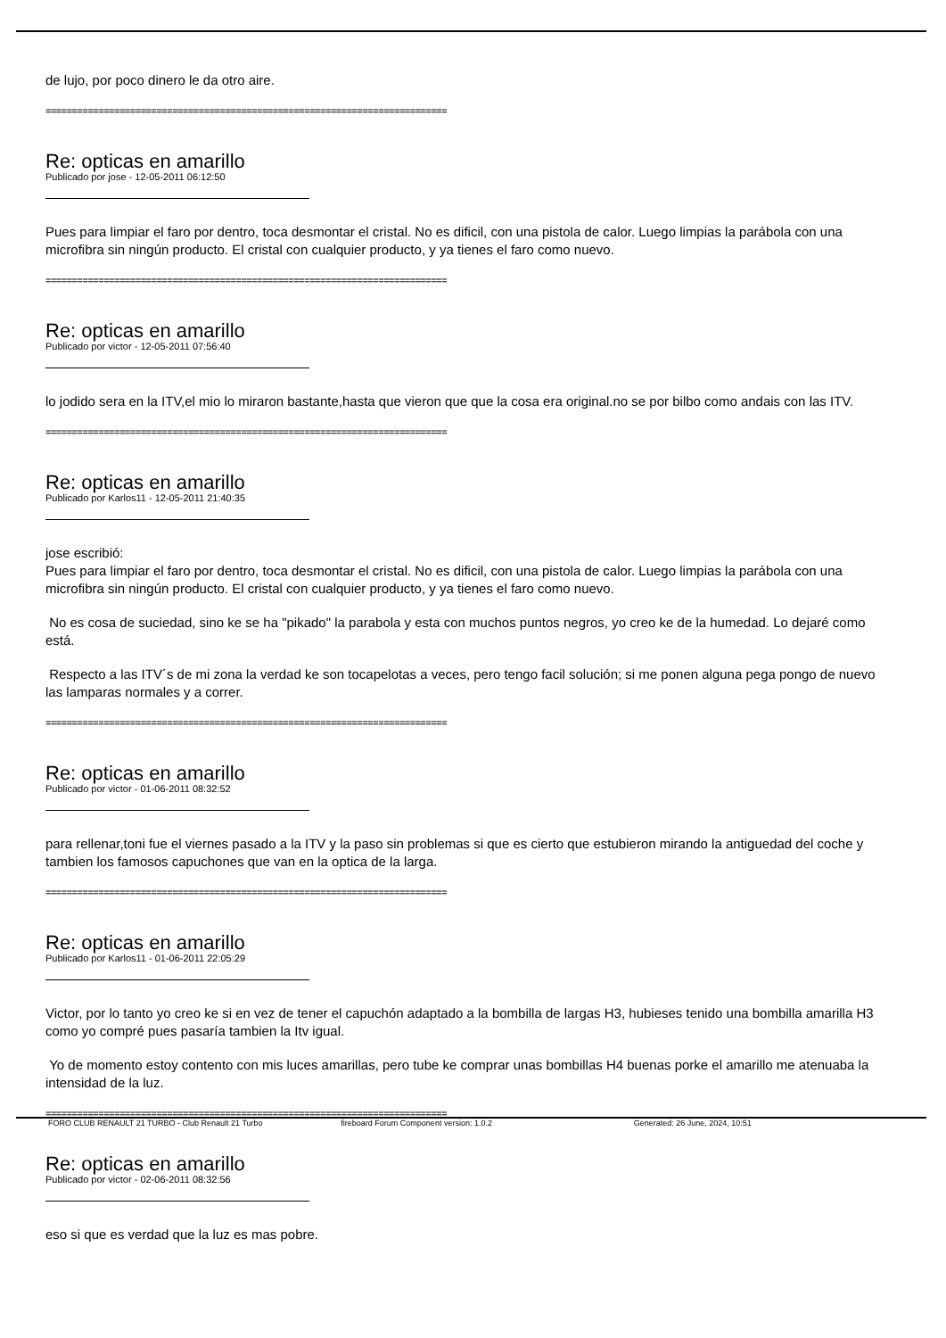de lujo, por poco dinero le da otro aire.
============================================================================
Re: opticas en amarillo
Publicado por jose - 12-05-2011 06:12:50
Pues para limpiar el faro por dentro, toca desmontar el cristal. No es dificil, con una pistola de calor. Luego limpias la parábola con una microfibra sin ningún producto. El cristal con cualquier producto, y ya tienes el faro como nuevo.
============================================================================
Re: opticas en amarillo
Publicado por victor - 12-05-2011 07:56:40
lo jodido sera en la ITV,el mio lo miraron bastante,hasta que vieron que que la cosa era original.no se por bilbo como andais con las ITV.
============================================================================
Re: opticas en amarillo
Publicado por Karlos11 - 12-05-2011 21:40:35
jose escribió:
Pues para limpiar el faro por dentro, toca desmontar el cristal. No es dificil, con una pistola de calor. Luego limpias la parábola con una microfibra sin ningún producto. El cristal con cualquier producto, y ya tienes el faro como nuevo.
No es cosa de suciedad, sino ke se ha "pikado" la parabola y esta con muchos puntos negros, yo creo ke de la humedad. Lo dejaré como está.
Respecto a las ITV´s de mi zona la verdad ke son tocapelotas a veces, pero tengo facil solución; si me ponen alguna pega pongo de nuevo las lamparas normales y a correr.
============================================================================
Re: opticas en amarillo
Publicado por victor - 01-06-2011 08:32:52
para rellenar,toni fue el viernes pasado a la ITV y la paso sin problemas si que es cierto que estubieron mirando la antiguedad del coche y tambien los famosos capuchones que van en la optica de la larga.
============================================================================
Re: opticas en amarillo
Publicado por Karlos11 - 01-06-2011 22:05:29
Victor, por lo tanto yo creo ke si en vez de tener el capuchón adaptado a la bombilla de largas H3, hubieses tenido una bombilla amarilla H3 como yo compré pues pasaría tambien la Itv igual.
Yo de momento estoy contento con mis luces amarillas, pero tube ke comprar unas bombillas H4 buenas porke el amarillo me atenuaba la intensidad de la luz.
============================================================================
Re: opticas en amarillo
Publicado por victor - 02-06-2011 08:32:56
eso si que es verdad que la luz es mas pobre.
FORO CLUB RENAULT 21 TURBO - Club Renault 21 Turbo fireboard Forum Component version: 1.0.2 Generated: 26 June, 2024, 10:51